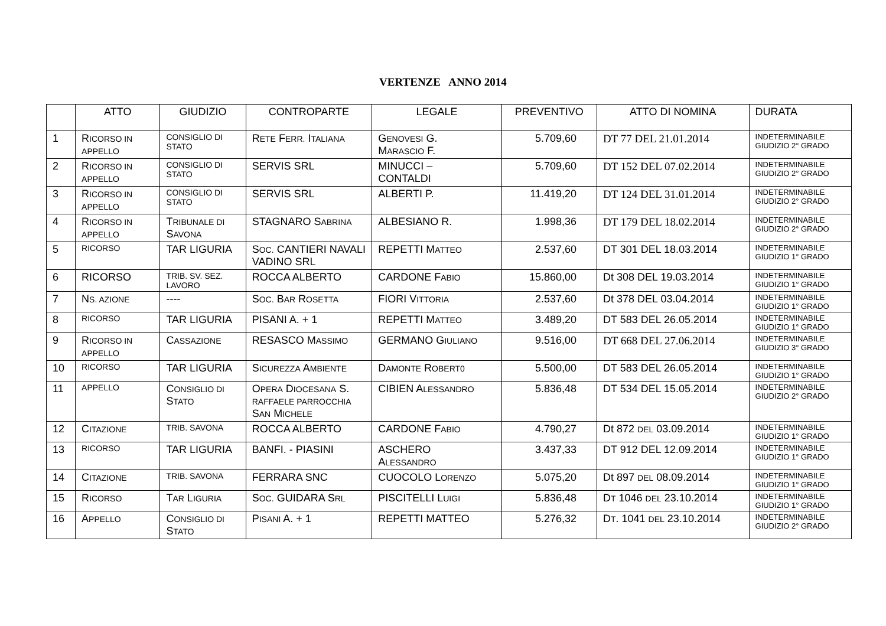VERTENZE ANNO 2014
| | ATTO | GIUDIZIO | CONTROPARTE | LEGALE | PREVENTIVO | ATTO DI NOMINA | DURATA |
| --- | --- | --- | --- | --- | --- | --- | --- |
| 1 | R ICORSO IN APPELLO | CONSIGLIO DI STATO | R ETE F ERR. I TALIANA | G ENOVESI G. M ARASCIO F. | 5.709,60 | DT 77 DEL 21.01.2014 | INDETERMINABILE GIUDIZIO 2° GRADO |
| 2 | R ICORSO IN APPELLO | CONSIGLIO DI STATO | SERVIS SRL | MINUCCI – CONTALDI | 5.709,60 | DT 152 DEL 07.02.2014 | INDETERMINABILE GIUDIZIO 2° GRADO |
| 3 | R ICORSO IN APPELLO | CONSIGLIO DI STATO | SERVIS SRL | ALBERTI P. | 11.419,20 | DT 124 DEL 31.01.2014 | INDETERMINABILE GIUDIZIO 2° GRADO |
| 4 | R ICORSO IN APPELLO | T RIBUNALE DI S AVONA | STAGNARO S ABRINA | ALBESIANO R. | 1.998,36 | DT 179 DEL 18.02.2014 | INDETERMINABILE GIUDIZIO 2° GRADO |
| 5 | RICORSO | TAR LIGURIA | S OC. CANTIERI NAVALI VADINO SRL | REPETTI M ATTEO | 2.537,60 | DT 301 DEL 18.03.2014 | INDETERMINABILE GIUDIZIO 1° GRADO |
| 6 | RICORSO | TRIB. SV. SEZ. LAVORO | ROCCA ALBERTO | CARDONE F ABIO | 15.860,00 | Dt 308 DEL 19.03.2014 | INDETERMINABILE GIUDIZIO 1° GRADO |
| 7 | N S. AZIONE | ---- | S OC. B AR R OSETTA | FIORI V ITTORIA | 2.537,60 | Dt 378 DEL 03.04.2014 | INDETERMINABILE GIUDIZIO 1° GRADO |
| 8 | RICORSO | TAR LIGURIA | PISANI A. + 1 | REPETTI M ATTEO | 3.489,20 | DT 583 DEL 26.05.2014 | INDETERMINABILE GIUDIZIO 1° GRADO |
| 9 | R ICORSO IN APPELLO | C ASSAZIONE | RESASCO M ASSIMO | GERMANO G IULIANO | 9.516,00 | DT 668 DEL 27.06.2014 | INDETERMINABILE GIUDIZIO 3° GRADO |
| 10 | RICORSO | TAR LIGURIA | S ICUREZZA A MBIENTE | D AMONTE R OBERT0 | 5.500,00 | DT 583 DEL 26.05.2014 | INDETERMINABILE GIUDIZIO 1° GRADO |
| 11 | APPELLO | C ONSIGLIO DI S TATO | O PERA D IOCESANA S. RAFFAELE PARROCCHIA S AN M ICHELE | CIBIEN A LESSANDRO | 5.836,48 | DT 534 DEL 15.05.2014 | INDETERMINABILE GIUDIZIO 2° GRADO |
| 12 | C ITAZIONE | TRIB. SAVONA | ROCCA ALBERTO | CARDONE F ABIO | 4.790,27 | Dt 872 DEL 03.09.2014 | INDETERMINABILE GIUDIZIO 1° GRADO |
| 13 | RICORSO | TAR LIGURIA | BANFI. - PIASINI | ASCHERO A LESSANDRO | 3.437,33 | DT 912 DEL 12.09.2014 | INDETERMINABILE GIUDIZIO 1° GRADO |
| 14 | C ITAZIONE | TRIB. SAVONA | FERRARA SNC | CUOCOLO L ORENZO | 5.075,20 | Dt 897 DEL 08.09.2014 | INDETERMINABILE GIUDIZIO 1° GRADO |
| 15 | R ICORSO | T AR L IGURIA | S OC. GUIDARA S RL | PISCITELLI L UIGI | 5.836,48 | D T 1046 DEL 23.10.2014 | INDETERMINABILE GIUDIZIO 1° GRADO |
| 16 | A PPELLO | C ONSIGLIO DI S TATO | P ISANI A. + 1 | REPETTI MATTEO | 5.276,32 | D T . 1041 DEL 23.10.2014 | INDETERMINABILE GIUDIZIO 2° GRADO |